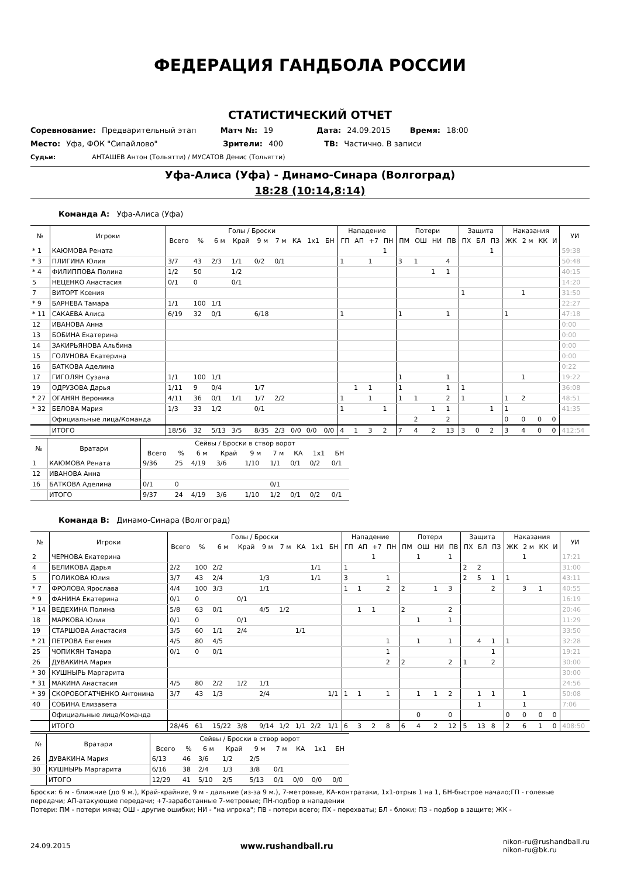ФЕДЕРАЦИЯ ГАНДБОЛА РОССИИ
СТАТИСТИЧЕСКИЙ ОТЧЕТ
Соревнование: Предварительный этап Матч №: 19 Дата: 24.09.2015 Время: 18:00
Место: Уфа, ФОК "Сипайлово" Зрители: 400 ТВ: Частично. В записи
Судьи: АНТАШЕВ Антон (Тольятти) / МУСАТОВ Денис (Тольятти)
Уфа-Алиса (Уфа) - Динамо-Синара (Волгоград)
18:28 (10:14,8:14)
Команда A: Уфа-Алиса (Уфа)
| № | Игроки | Голы / Броски | | | | | | | | | Нападение | | | | Потери | | | | Защита | | | Наказания | | | | УИ |
| --- | --- | --- | --- | --- | --- | --- | --- | --- | --- | --- | --- | --- | --- | --- | --- | --- | --- | --- | --- | --- | --- | --- | --- | --- | --- | --- |
| | | Всего | % | 6 м | Край | 9 м | 7 м | КА | 1x1 | БН | ГП | АП | +7 | ПН | ПМ | ОШ | НИ | ПВ | ПХ | БЛ | ПЗ | ЖК | 2 м | КК | И | |
| * 1 | КАЮМОВА Рената | | | | | | | | | | | | | 1 | | | | | | | 1 | | | | | 59:38 |
| * 3 | ПЛИГИНА Юлия | 3/7 | 43 | 2/3 | 1/1 | 0/2 | 0/1 | | | | 1 | | 1 | | 3 | 1 | | 4 | | | | | | | | 50:48 |
| * 4 | ФИЛИППОВА Полина | 1/2 | 50 | | 1/2 | | | | | | | | | | | | 1 | 1 | | | | | | | | 40:15 |
| 5 | НЕЦЕНКО Анастасия | 0/1 | 0 | | 0/1 | | | | | | | | | | | | | | | | | | | | | 14:20 |
| 7 | ВИТОРТ Ксения | | | | | | | | | | | | | | | | | | 1 | | | | 1 | | | 31:50 |
| * 9 | БАРНЕВА Тамара | 1/1 | 100 | 1/1 | | | | | | | | | | | | | | | | | | | | | | 22:27 |
| * 11 | САКАЕВА Алиса | 6/19 | 32 | 0/1 | | 6/18 | | | | | 1 | | | | 1 | | | 1 | | | | 1 | | | | 47:18 |
| 12 | ИВАНОВА Анна | | | | | | | | | | | | | | | | | | | | | | | | | 0:00 |
| 13 | БОБИНА Екатерина | | | | | | | | | | | | | | | | | | | | | | | | | 0:00 |
| 14 | ЗАКИРЬЯНОВА Альбина | | | | | | | | | | | | | | | | | | | | | | | | | 0:00 |
| 15 | ГОЛУНОВА Екатерина | | | | | | | | | | | | | | | | | | | | | | | | | 0:00 |
| 16 | БАТКОВА Аделина | | | | | | | | | | | | | | | | | | | | | | | | | 0:22 |
| 17 | ГИГОЛЯН Сузана | 1/1 | 100 | 1/1 | | | | | | | | | | | 1 | | | 1 | | | | | 1 | | | 19:22 |
| 19 | ОДРУЗОВА Дарья | 1/11 | 9 | 0/4 | | 1/7 | | | | | | 1 | 1 | | 1 | | | 1 | 1 | | | | | | | 36:08 |
| * 27 | ОГАНЯН Вероника | 4/11 | 36 | 0/1 | 1/1 | 1/7 | 2/2 | | | | 1 | | 1 | | 1 | 1 | | 2 | 1 | | | 1 | 2 | | | 48:51 |
| * 32 | БЕЛОВА Мария | 1/3 | 33 | 1/2 | | 0/1 | | | | | 1 | | | 1 | | | 1 | 1 | | | 1 | 1 | | | | 41:35 |
| | Официальные лица/Команда | | | | | | | | | | | | | | | 2 | | 2 | | | | 0 | 0 | 0 | 0 | |
| | ИТОГО | 18/56 | 32 | 5/13 | 3/5 | 8/35 | 2/3 | 0/0 | 0/0 | 0/0 | 4 | 1 | 3 | 2 | 7 | 4 | 2 | 13 | 3 | 0 | 2 | 3 | 4 | 0 | 0 | 412:54 |
| № | Вратари | Сейвы / Броски в створ ворот | | | | | | | | |
| --- | --- | --- | --- | --- | --- | --- | --- | --- | --- | --- |
| | | Всего | % | 6 м | Край | 9 м | 7 м | КА | 1x1 | БН |
| 1 | КАЮМОВА Рената | 9/36 | 25 | 4/19 | 3/6 | 1/10 | 1/1 | 0/1 | 0/2 | 0/1 |
| 12 | ИВАНОВА Анна | | | | | | | | | |
| 16 | БАТКОВА Аделина | 0/1 | 0 | | | | 0/1 | | | |
| | ИТОГО | 9/37 | 24 | 4/19 | 3/6 | 1/10 | 1/2 | 0/1 | 0/2 | 0/1 |
Команда B: Динамо-Синара (Волгоград)
| № | Игроки | Голы / Броски | | | | | | | | | Нападение | | | | Потери | | | | Защита | | | Наказания | | | | УИ |
| --- | --- | --- | --- | --- | --- | --- | --- | --- | --- | --- | --- | --- | --- | --- | --- | --- | --- | --- | --- | --- | --- | --- | --- | --- | --- | --- |
| | | Всего | % | 6 м | Край | 9 м | 7 м | КА | 1x1 | БН | ГП | АП | +7 | ПН | ПМ | ОШ | НИ | ПВ | ПХ | БЛ | ПЗ | ЖК | 2 м | КК | И | |
| 2 | ЧЕРНОВА Екатерина | | | | | | | | | | | | 1 | | | 1 | | 1 | | | | | 1 | | | 17:21 |
| 4 | БЕЛИКОВА Дарья | 2/2 | 100 | 2/2 | | | | | 1/1 | | 1 | | | | | | | | 2 | 2 | | | | | | 31:00 |
| 5 | ГОЛИКОВА Юлия | 3/7 | 43 | 2/4 | | 1/3 | | | 1/1 | | 3 | | | 1 | | | | | 2 | 5 | 1 | 1 | | | | 43:11 |
| * 7 | ФРОЛОВА Ярослава | 4/4 | 100 | 3/3 | | 1/1 | | | | | 1 | 1 | | 2 | 2 | | 1 | 3 | | | 2 | | 3 | 1 | | 40:55 |
| * 9 | ФАНИНА Екатерина | 0/1 | 0 | | 0/1 | | | | | | | | | | | | | | | | | | | | | 16:19 |
| * 14 | ВЕДЕХИНА Полина | 5/8 | 63 | 0/1 | | 4/5 | 1/2 | | | | | 1 | 1 | | 2 | | | 2 | | | | | | | | 20:46 |
| 18 | МАРКОВА Юлия | 0/1 | 0 | | 0/1 | | | | | | | | | | | 1 | | 1 | | | | | | | | 11:29 |
| 19 | СТАРШОВА Анастасия | 3/5 | 60 | 1/1 | 2/4 | | | 1/1 | | | | | | | | | | | | | | | | | | 33:50 |
| * 21 | ПЕТРОВА Евгения | 4/5 | 80 | 4/5 | | | | | | | | | | 1 | | 1 | | 1 | | 4 | 1 | 1 | | | | 32:28 |
| 25 | ЧОПИКЯН Тамара | 0/1 | 0 | 0/1 | | | | | | | | | | 1 | | | | | | | 1 | | | | | 19:21 |
| 26 | ДУВАКИНА Мария | | | | | | | | | | | | | 2 | 2 | | | 2 | 1 | | 2 | | | | | 30:00 |
| * 30 | КУШНЫРЬ Маргарита | | | | | | | | | | | | | | | | | | | | | | | | | 30:00 |
| * 31 | МАКИНА Анастасия | 4/5 | 80 | 2/2 | 1/2 | 1/1 | | | | | | | | | | | | | | | | | | | | 24:56 |
| * 39 | СКОРОБОГАТЧЕНКО Антонина | 3/7 | 43 | 1/3 | | 2/4 | | | | 1/1 | 1 | 1 | | 1 | | 1 | 1 | 2 | | 1 | 1 | | 1 | | | 50:08 |
| 40 | СОБИНА Елизавета | | | | | | | | | | | | | | | | | | | 1 | | | 1 | | | 7:06 |
| | Официальные лица/Команда | | | | | | | | | | | | | | | 0 | | 0 | | | | 0 | 0 | 0 | 0 | |
| | ИТОГО | 28/46 | 61 | 15/22 | 3/8 | 9/14 | 1/2 | 1/1 | 2/2 | 1/1 | 6 | 3 | 2 | 8 | 6 | 4 | 2 | 12 | 5 | 13 | 8 | 2 | 6 | 1 | 0 | 408:50 |
| № | Вратари | Сейвы / Броски в створ ворот | | | | | | | | |
| --- | --- | --- | --- | --- | --- | --- | --- | --- | --- | --- |
| | | Всего | % | 6 м | Край | 9 м | 7 м | КА | 1x1 | БН |
| 26 | ДУВАКИНА Мария | 6/13 | 46 | 3/6 | 1/2 | 2/5 | | | | |
| 30 | КУШНЫРЬ Маргарита | 6/16 | 38 | 2/4 | 1/3 | 3/8 | 0/1 | | | |
| | ИТОГО | 12/29 | 41 | 5/10 | 2/5 | 5/13 | 0/1 | 0/0 | 0/0 | 0/0 |
Броски: 6 м - ближние (до 9 м.), Край-крайние, 9 м - дальние (из-за 9 м.), 7-метровые, КА-контратаки, 1х1-отрыв 1 на 1, БН-быстрое начало;ГП - голевые передачи; АП-атакующие передачи; +7-заработанные 7-метровые; ПН-подбор в нападении
Потери: ПМ - потери мяча; ОШ - другие ошибки; НИ - "на игрока"; ПВ - потери всего; ПХ - перехваты; БЛ - блоки; ПЗ - подбор в защите; ЖК -
24.09.2015 www.rushandball.ru nikon-ru@rushandball.ru
nikon-ru@bk.ru